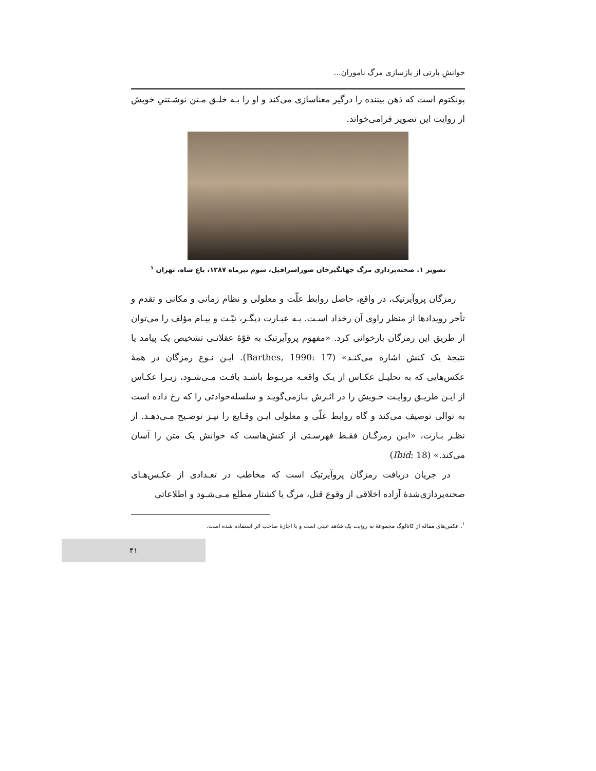خوانشِ بارتی از بازسازی مرگ ناموران...
پونکتوم است که ذهن بیننده را درگیر معناسازی می‌کند و او را بـه خلـق مـتن نوشـتنیِ خویش از روایت این تصویر فرامی‌خواند.
تصویر ۱. صحنه‌پردازی مرگ جهانگیرخان صوراسرافیل، سوم تیرماه ۱۲۸۷، باغ شاه، تهران <sup>۱</sup>
رمزگان پروآیرتیک، در واقع، حاصل روابط علّت و معلولی و نظام زمانی و مکانی و تقدم و تأخر رویدادها از منظر راوی آن رخداد اسـت. بـه عبـارت دیگـر، نیّـت و پیـام مؤلف را می‌توان از طریق این رمزگان بازخوانی کرد. «مفهوم پروآیرتیک به قوّهٔ عقلانـی تشخیص یک پیامد یا نتیجهٔ یک کنش اشاره می‌کنـد» (Barthes, 1990: 17). ایـن نـوع رمزگان در همهٔ عکس‌هایی که به تحلیـل عکـاس از یـک واقعـه مربـوط باشـد یافـت مـی‌شـود، زیـرا عکـاس از ایـن طریـق روایـت خـویش را در اثـرش بـازمی‌گویـد و سلسله‌حوادثی را که رخ داده است به توالی توصیف می‌کند و گاه روابط علّی و معلولی ایـن وقـایع را نیـز توضـیح مـی‌دهـد. از نظـر بـارت، «ایـن رمزگـان فقـط فهرسـتی از کنش‌هاست که خوانش یک متن را آسان می‌کند.» (Ibid: 18)
در جریان دریافت رمزگان پروآیرتیک است که مخاطب در تعـدادی از عکـس‌هـای صحنه‌پردازی‌شدهٔ آزاده اخلاقی از وقوع قتل، مرگ یا کشتار مطلع مـی‌شـود و اطلاعاتی
<sup>۱</sup>. عکس‌های مقاله از کاتالوگ مجموعهٔ به روایت یک شاهد عینی است و با اجازهٔ صاحب اثر استفاده شده است.
۴۱